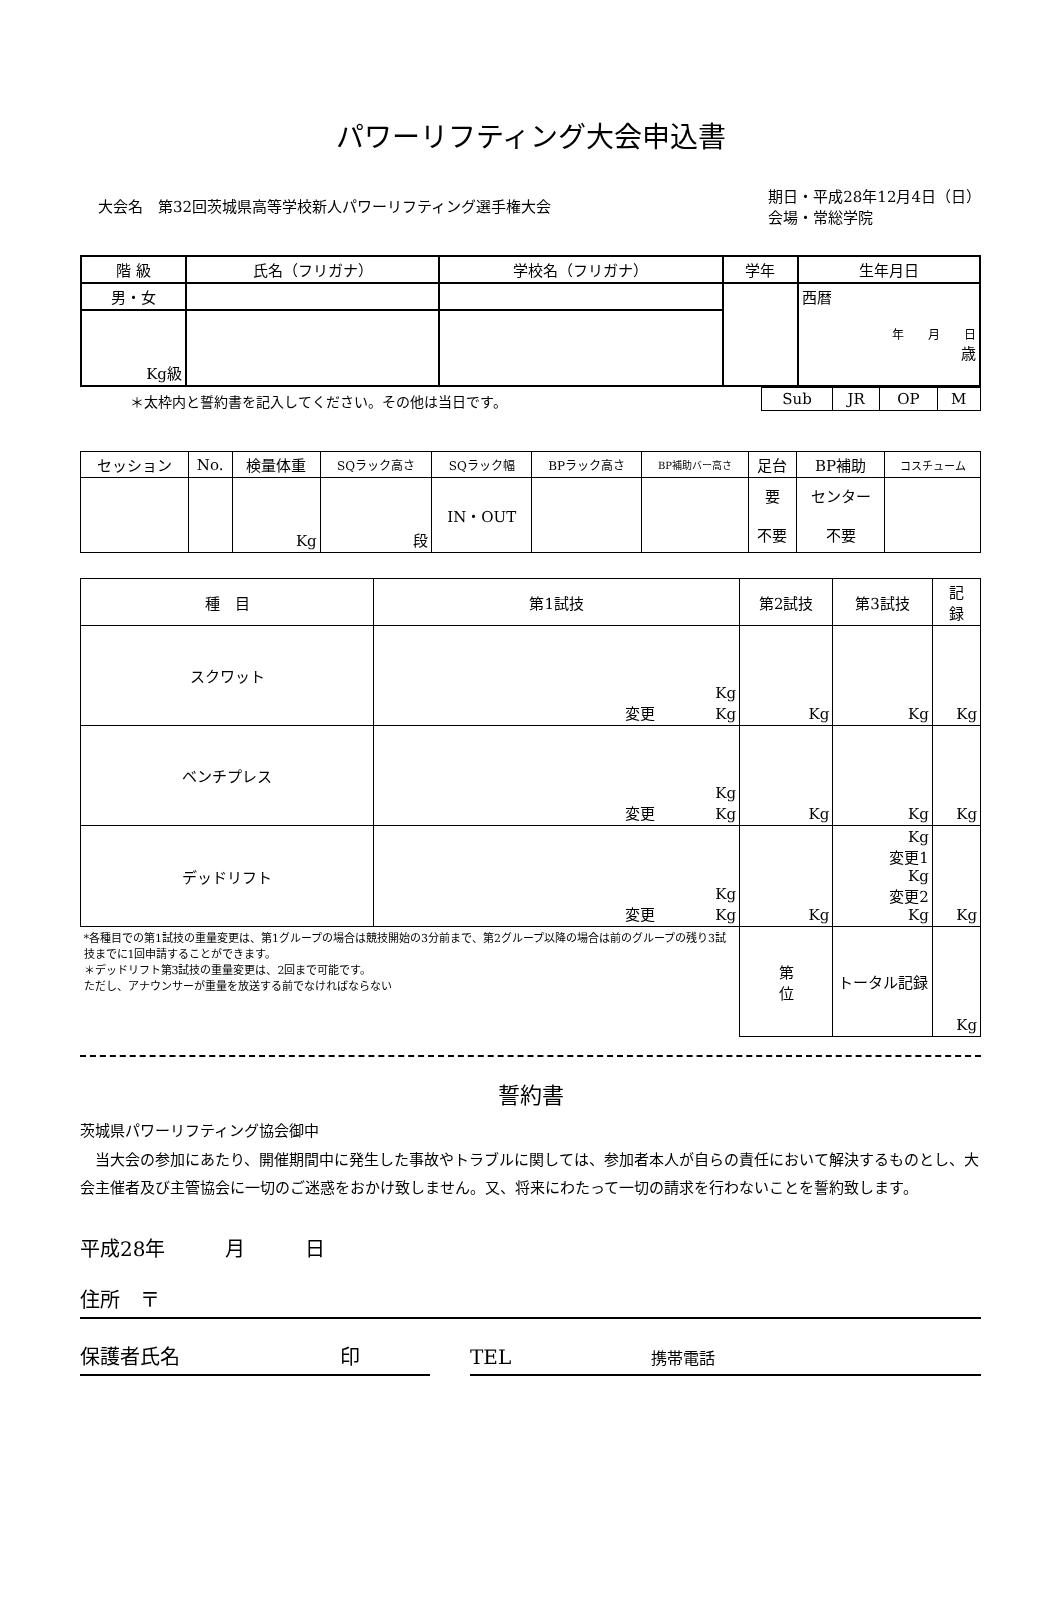パワーリフティング大会申込書
大会名　第32回茨城県高等学校新人パワーリフティング選手権大会
期日・平成28年12月4日（日）
会場・常総学院
| 階 級 | 氏名（フリガナ） | 学校名（フリガナ） | 学年 | 生年月日 |
| --- | --- | --- | --- | --- |
| 男・女 | | | | 西暦 年 月 日 歳 |
| Kg級 | | | | |
＊太枠内と誓約書を記入してください。その他は当日です。
| Sub | JR | OP | M |
| セッション | No. | 検量体重 | SQラック高さ | SQラック幅 | BPラック高さ | BP補助バー高さ | 足台 | BP補助 | コスチューム |
| | | Kg | 段 | IN・OUT | | | 要 不要 | センター 不要 | |
| 種 目 | 第1試技 | 第2試技 | 第3試技 | 記 録 |
| スクワット | Kg 変更 Kg | Kg | Kg | Kg |
| ベンチプレス | Kg 変更 Kg | Kg | Kg | Kg |
| デッドリフト | Kg 変更 Kg | Kg | Kg 変更1 Kg 変更2 Kg | Kg |
| *各種目での第1試技の重量変更は、第1グループの場合は競技開始の3分前まで、第2グループ以降の場合は前のグループの残り3試技までに1回申請することができます。 ＊デッドリフト第3試技の重量変更は、2回まで可能です。 ただし、アナウンサーが重量を放送する前でなければならない | | 第 位 | トータル記録 | Kg |
誓約書
茨城県パワーリフティング協会御中
　当大会の参加にあたり、開催期間中に発生した事故やトラブルに関しては、参加者本人が自らの責任において解決するものとし、大会主催者及び主管協会に一切のご迷惑をおかけ致しません。又、将来にわたって一切の請求を行わないことを誓約致します。
平成28年　　　月　　　日
住所　〒
保護者氏名　　　　　　　　印 TEL　　　　　　　携帯電話